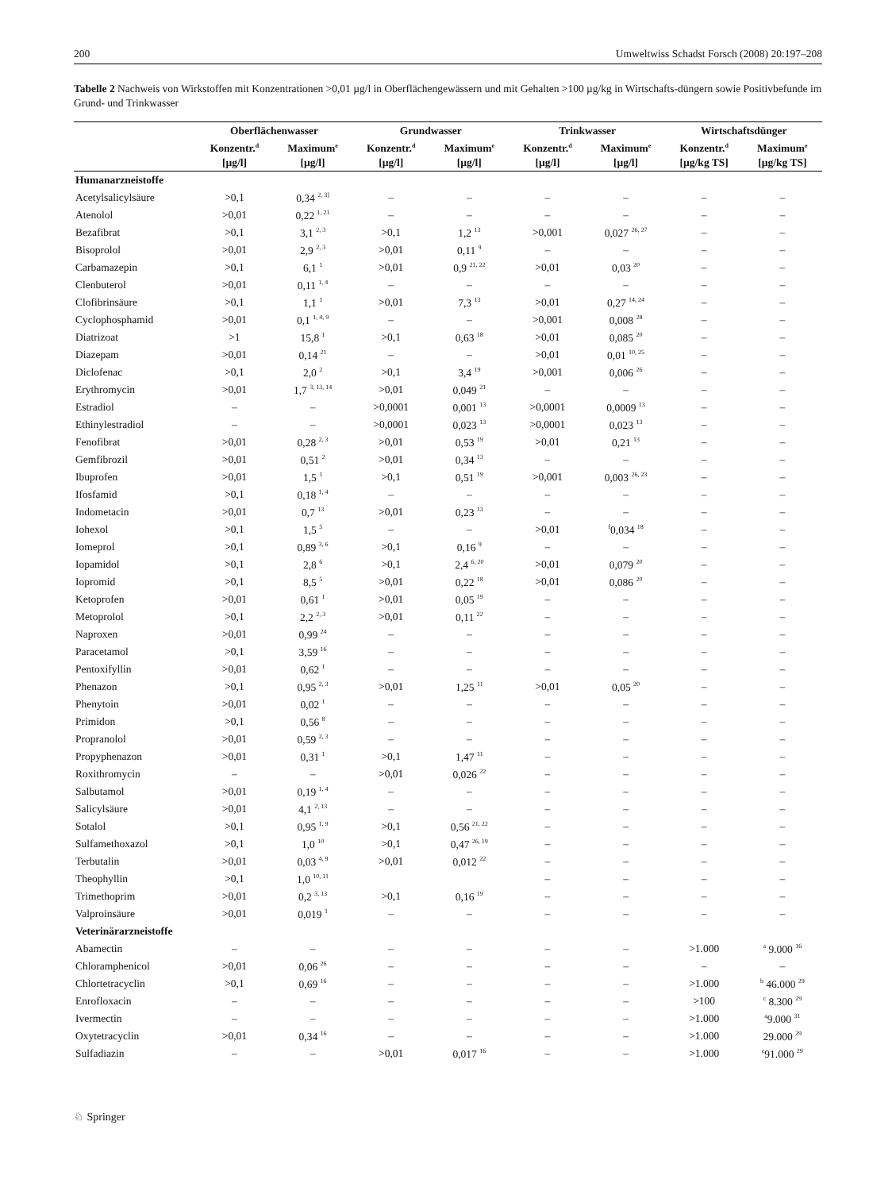200 Umweltwiss Schadst Forsch (2008) 20:197–208
Tabelle 2 Nachweis von Wirkstoffen mit Konzentrationen >0,01 µg/l in Oberflächengewässern und mit Gehalten >100 µg/kg in Wirtschafts-düngern sowie Positivbefunde im Grund- und Trinkwasser
| | Oberflächenwasser | | Grundwasser | | Trinkwasser | | Wirtschaftsdünger | |
| --- | --- | --- | --- | --- | --- | --- | --- | --- |
| | Konzentr.<sup>d</sup> [µg/l] | Maximum<sup>e</sup> [µg/l] | Konzentr.<sup>d</sup> [µg/l] | Maximum<sup>e</sup> [µg/l] | Konzentr.<sup>d</sup> [µg/l] | Maximum<sup>e</sup> [µg/l] | Konzentr.<sup>d</sup> [µg/kg TS] | Maximum<sup>e</sup> [µg/kg TS] |
| Humanarzneistoffe | | | | | | | | |
| Acetylsalicylsäure | >0,1 | 0,34 <sup>2, 3]</sup> | – | – | – | – | – | – |
| Atenolol | >0,01 | 0,22 <sup>1, 21</sup> | – | – | – | – | – | – |
| Bezafibrat | >0,1 | 3,1 <sup>2, 3</sup> | >0,1 | 1,2 <sup>13</sup> | >0,001 | 0,027 <sup>26, 27</sup> | – | – |
| Bisoprolol | >0,01 | 2,9 <sup>2, 3</sup> | >0,01 | 0,11 <sup>9</sup> | – | – | – | – |
| Carbamazepin | >0,1 | 6,1 <sup>1</sup> | >0,01 | 0,9 <sup>21, 22</sup> | >0,01 | 0,03 <sup>20</sup> | – | – |
| Clenbuterol | >0,01 | 0,11 <sup>1, 4</sup> | – | – | – | – | – | – |
| Clofibrinsäure | >0,1 | 1,1 <sup>1</sup> | >0,01 | 7,3 <sup>13</sup> | >0,01 | 0,27 <sup>14, 24</sup> | – | – |
| Cyclophosphamid | >0,01 | 0,1 <sup>1, 4, 9</sup> | – | – | >0,001 | 0,008 <sup>28</sup> | – | – |
| Diatrizoat | >1 | 15,8 <sup>1</sup> | >0,1 | 0,63 <sup>18</sup> | >0,01 | 0,085 <sup>20</sup> | – | – |
| Diazepam | >0,01 | 0,14 <sup>21</sup> | – | – | >0,01 | 0,01 <sup>10, 25</sup> | – | – |
| Diclofenac | >0,1 | 2,0 <sup>2</sup> | >0,1 | 3,4 <sup>19</sup> | >0,001 | 0,006 <sup>26</sup> | – | – |
| Erythromycin | >0,01 | 1,7 <sup>3, 13, 14</sup> | >0,01 | 0,049 <sup>21</sup> | – | – | – | – |
| Estradiol | – | – | >0,0001 | 0,001 <sup>13</sup> | >0,0001 | 0,0009 <sup>13</sup> | – | – |
| Ethinylestradiol | – | – | >0,0001 | 0,023 <sup>13</sup> | >0,0001 | 0,023 <sup>13</sup> | – | – |
| Fenofibrat | >0,01 | 0,28 <sup>2, 3</sup> | >0,01 | 0,53 <sup>19</sup> | >0,01 | 0,21 <sup>13</sup> | – | – |
| Gemfibrozil | >0,01 | 0,51 <sup>2</sup> | >0,01 | 0,34 <sup>13</sup> | – | – | – | – |
| Ibuprofen | >0,01 | 1,5 <sup>1</sup> | >0,1 | 0,51 <sup>19</sup> | >0,001 | 0,003 <sup>26, 23</sup> | – | – |
| Ifosfamid | >0,1 | 0,18 <sup>1, 4</sup> | – | – | – | – | – | – |
| Indometacin | >0,01 | 0,7 <sup>13</sup> | >0,01 | 0,23 <sup>13</sup> | – | – | – | – |
| Iohexol | >0,1 | 1,5 <sup>5</sup> | – | – | >0,01 | <sup>f</sup> 0,034 <sup>18</sup> | – | – |
| Iomeprol | >0,1 | 0,89 <sup>3, 6</sup> | >0,1 | 0,16 <sup>9</sup> | – | – | – | – |
| Iopamidol | >0,1 | 2,8 <sup>6</sup> | >0,1 | 2,4 <sup>6, 20</sup> | >0,01 | 0,079 <sup>20</sup> | – | – |
| Iopromid | >0,1 | 8,5 <sup>5</sup> | >0,01 | 0,22 <sup>18</sup> | >0,01 | 0,086 <sup>20</sup> | – | – |
| Ketoprofen | >0,01 | 0,61 <sup>1</sup> | >0,01 | 0,05 <sup>19</sup> | – | – | – | – |
| Metoprolol | >0,1 | 2,2 <sup>2, 3</sup> | >0,01 | 0,11 <sup>22</sup> | – | – | – | – |
| Naproxen | >0,01 | 0,99 <sup>24</sup> | – | – | – | – | – | – |
| Paracetamol | >0,1 | 3,59 <sup>16</sup> | – | – | – | – | – | – |
| Pentoxifyllin | >0,01 | 0,62 <sup>1</sup> | – | – | – | – | – | – |
| Phenazon | >0,1 | 0,95 <sup>2, 3</sup> | >0,01 | 1,25 <sup>11</sup> | >0,01 | 0,05 <sup>20</sup> | – | – |
| Phenytoin | >0,01 | 0,02 <sup>1</sup> | – | – | – | – | – | – |
| Primidon | >0,1 | 0,56 <sup>8</sup> | – | – | – | – | – | – |
| Propranolol | >0,01 | 0,59 <sup>2, 3</sup> | – | – | – | – | – | – |
| Propyphenazon | >0,01 | 0,31 <sup>1</sup> | >0,1 | 1,47 <sup>11</sup> | – | – | – | – |
| Roxithromycin | – | – | >0,01 | 0,026 <sup>22</sup> | – | – | – | – |
| Salbutamol | >0,01 | 0,19 <sup>1, 4</sup> | – | – | – | – | – | – |
| Salicylsäure | >0,01 | 4,1 <sup>2, 13</sup> | – | – | – | – | – | – |
| Sotalol | >0,1 | 0,95 <sup>1, 9</sup> | >0,1 | 0,56 <sup>21, 22</sup> | – | – | – | – |
| Sulfamethoxazol | >0,1 | 1,0 <sup>10</sup> | >0,1 | 0,47 <sup>26, 19</sup> | – | – | – | – |
| Terbutalin | >0,01 | 0,03 <sup>4, 9</sup> | >0,01 | 0,012 <sup>22</sup> | – | – | – | – |
| Theophyllin | >0,1 | 1,0 <sup>10, 11</sup> | | | – | – | – | – |
| Trimethoprim | >0,01 | 0,2 <sup>3, 13</sup> | >0,1 | 0,16 <sup>19</sup> | – | – | – | – |
| Valproinsäure | >0,01 | 0,019 <sup>1</sup> | – | – | – | – | – | – |
| Veterinärarzneistoffe | | | | | | | | |
| Abamectin | – | – | – | – | – | – | >1.000 | <sup>a</sup> 9.000 <sup>16</sup> |
| Chloramphenicol | >0,01 | 0,06 <sup>26</sup> | – | – | – | – | – | – |
| Chlortetracyclin | >0,1 | 0,69 <sup>16</sup> | – | – | – | – | >1.000 | <sup>b</sup> 46.000 <sup>29</sup> |
| Enrofloxacin | – | – | – | – | – | – | >100 | <sup>c</sup> 8.300 <sup>29</sup> |
| Ivermectin | – | – | – | – | – | – | >1.000 | <sup>a</sup> 9.000 <sup>31</sup> |
| Oxytetracyclin | >0,01 | 0,34 <sup>16</sup> | – | – | – | – | >1.000 | 29.000 <sup>29</sup> |
| Sulfadiazin | – | – | >0,01 | 0,017 <sup>16</sup> | – | – | >1.000 | <sup>c</sup> 91.000 <sup>29</sup> |
♘ Springer